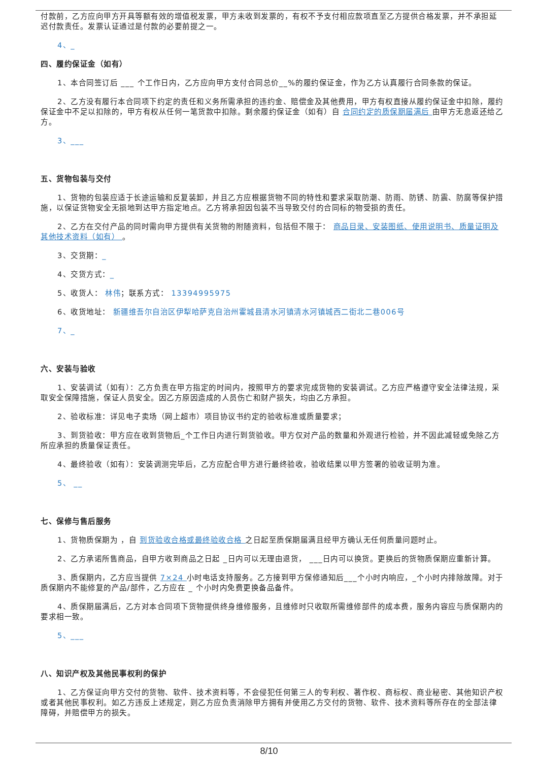付款前，乙方应向甲方开具等额有效的增值税发票，甲方未收到发票的，有权不予支付相应款项直至乙方提供合格发票，并不承担延迟付款责任。发票认证通过是付款的必要前提之一。
4、_
四、履约保证金（如有）
1、本合同签订后 ___ 个工作日内，乙方应向甲方支付合同总价__%的履约保证金，作为乙方认真履行合同条款的保证。
2、乙方没有履行本合同项下约定的责任和义务所需承担的违约金、赔偿金及其他费用，甲方有权直接从履约保证金中扣除，履约保证金中不足以扣除的，甲方有权从任何一笔货款中扣除。剩余履约保证金（如有）自 合同约定的质保期届满后 由甲方无息返还给乙方。
3、___
五、货物包装与交付
1、货物的包装应适于长途运输和反复装卸，并且乙方应根据货物不同的特性和要求采取防潮、防雨、防锈、防震、防腐等保护措施，以保证货物安全无损地到达甲方指定地点。乙方将承担因包装不当导致交付的合同标的物受损的责任。
2、乙方在交付产品的同时需向甲方提供有关货物的附随资料，包括但不限于： 商品目录、安装图纸、使用说明书、质量证明及其他技术资料（如有） 。
3、交货期：_
4、交货方式：_
5、收货人： 林伟；联系方式： 13394995975
6、收货地址： 新疆维吾尔自治区伊犁哈萨克自治州霍城县清水河镇清水河镇城西二街北二巷006号
7、_
六、安装与验收
1、安装调试（如有）：乙方负责在甲方指定的时间内，按照甲方的要求完成货物的安装调试。乙方应严格遵守安全法律法规，采取安全保障措施，保证人员安全。因乙方原因造成的人员伤亡和财产损失，均由乙方承担。
2、验收标准：详见电子卖场（网上超市）项目协议书约定的验收标准或质量要求；
3、到货验收：甲方应在收到货物后_个工作日内进行到货验收。甲方仅对产品的数量和外观进行检验，并不因此减轻或免除乙方所应承担的质量保证责任。
4、最终验收（如有）：安装调测完毕后，乙方应配合甲方进行最终验收，验收结果以甲方签署的验收证明为准。
5、 __
七、保修与售后服务
1、货物质保期为 ，自 到货验收合格或最终验收合格 之日起至质保期届满且经甲方确认无任何质量问题时止。
2、乙方承诺所售商品，自甲方收到商品之日起 _日内可以无理由退货， ___日内可以换货。更换后的货物质保期应重新计算。
3、质保期内，乙方应当提供 7×24 小时电话支持服务。乙方接到甲方保修通知后___个小时内响应，_个小时内排除故障。对于质保期内不能修复的产品/部件，乙方应在 _ 个小时内免费更换备品备件。
4、质保期届满后，乙方对本合同项下货物提供终身维修服务，且维修时只收取所需维修部件的成本费，服务内容应与质保期内的要求相一致。
5、___
八、知识产权及其他民事权利的保护
1、乙方保证向甲方交付的货物、软件、技术资料等，不会侵犯任何第三人的专利权、著作权、商标权、商业秘密、其他知识产权或者其他民事权利。如乙方违反上述规定，则乙方应负责消除甲方拥有并使用乙方交付的货物、软件、技术资料等所存在的全部法律障碍，并赔偿甲方的损失。
8/10